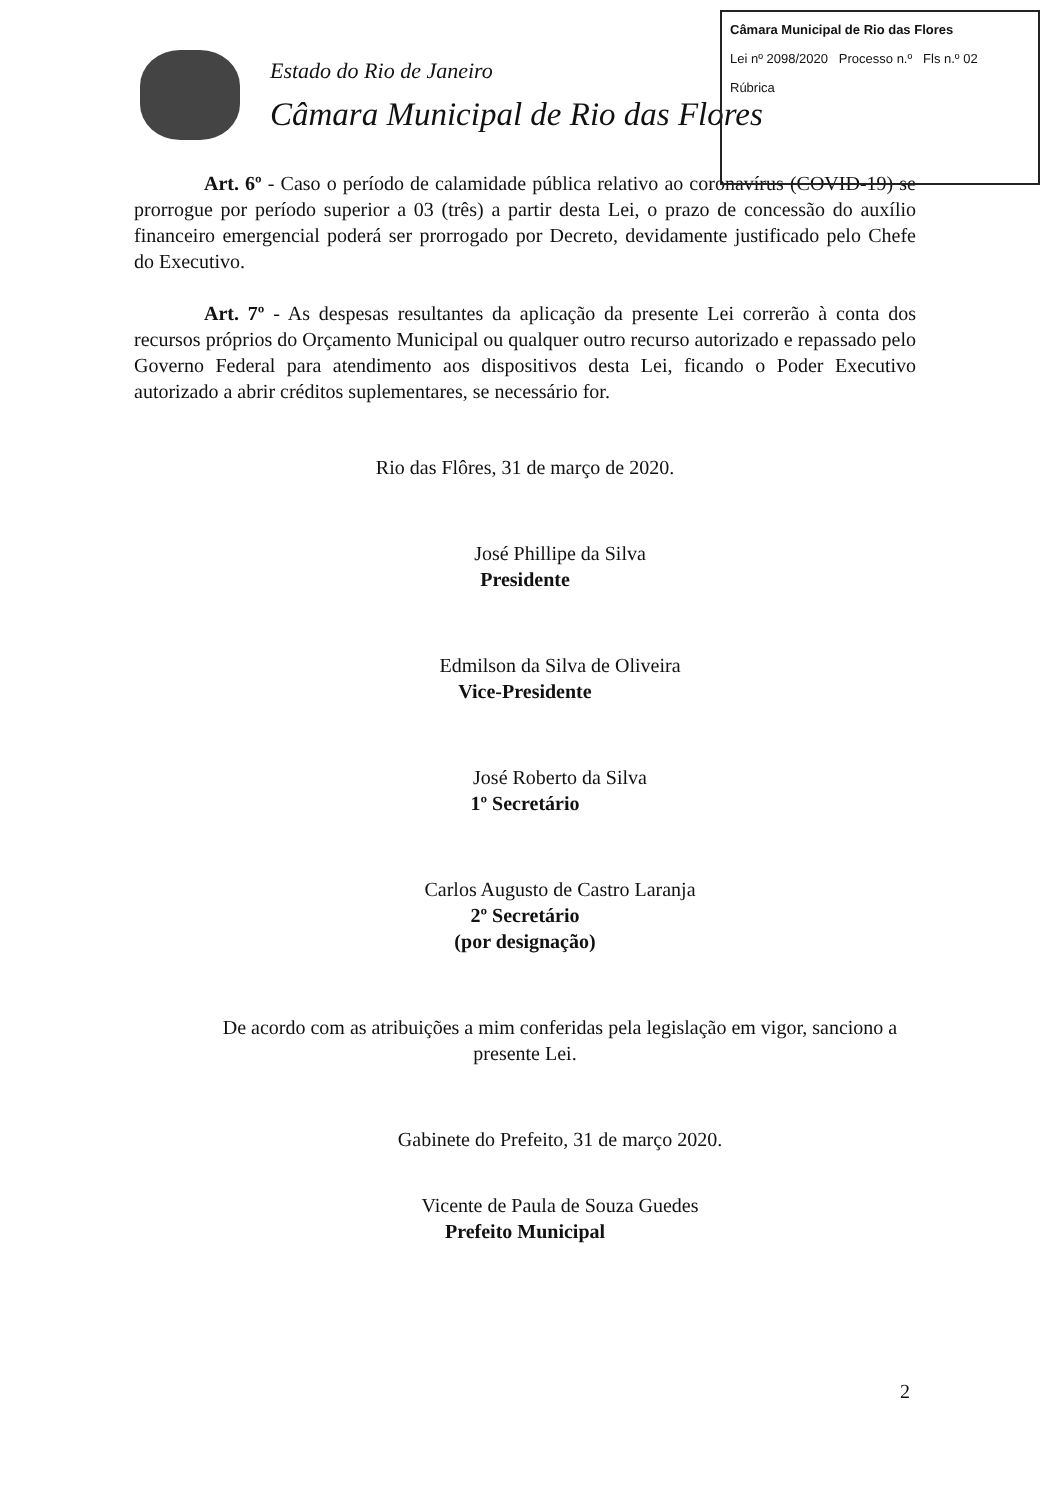Câmara Municipal de Rio das Flores
Lei nº 2098/2020 Processo n.º Fls n.º 02
Rúbrica
Estado do Rio de Janeiro
Câmara Municipal de Rio das Flores
Art. 6º - Caso o período de calamidade pública relativo ao coronavírus (COVID-19) se prorrogue por período superior a 03 (três) a partir desta Lei, o prazo de concessão do auxílio financeiro emergencial poderá ser prorrogado por Decreto, devidamente justificado pelo Chefe do Executivo.
Art. 7º - As despesas resultantes da aplicação da presente Lei correrão à conta dos recursos próprios do Orçamento Municipal ou qualquer outro recurso autorizado e repassado pelo Governo Federal para atendimento aos dispositivos desta Lei, ficando o Poder Executivo autorizado a abrir créditos suplementares, se necessário for.
Rio das Flôres, 31 de março de 2020.
José Phillipe da Silva
Presidente
Edmilson da Silva de Oliveira
Vice-Presidente
José Roberto da Silva
1º Secretário
Carlos Augusto de Castro Laranja
2º Secretário
(por designação)
De acordo com as atribuições a mim conferidas pela legislação em vigor, sanciono a presente Lei.
Gabinete do Prefeito, 31 de março 2020.
Vicente de Paula de Souza Guedes
Prefeito Municipal
2